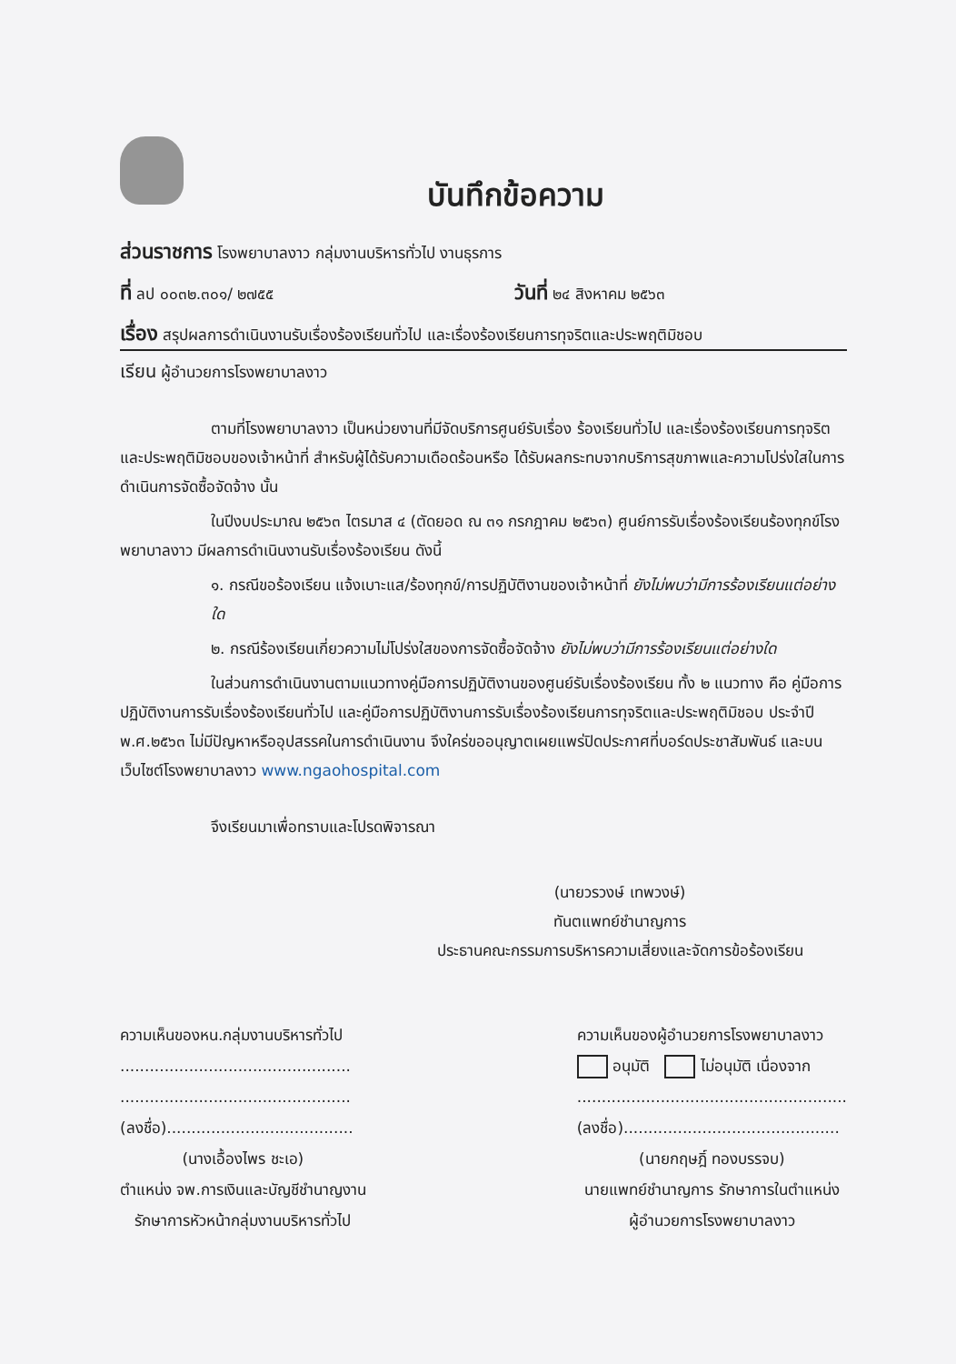บันทึกข้อความ
ส่วนราชการ โรงพยาบาลงาว กลุ่มงานบริหารทั่วไป งานธุรการ
ที่ ลป ๐๐๓๒.๓๐๑/ ๒๗๕๕
วันที่ ๒๔ สิงหาคม ๒๕๖๓
เรื่อง สรุปผลการดำเนินงานรับเรื่องร้องเรียนทั่วไป และเรื่องร้องเรียนการทุจริตและประพฤติมิชอบ
เรียน ผู้อำนวยการโรงพยาบาลงาว
ตามที่โรงพยาบาลงาว เป็นหน่วยงานที่มีจัดบริการศูนย์รับเรื่อง ร้องเรียนทั่วไป และเรื่องร้องเรียนการทุจริตและประพฤติมิชอบของเจ้าหน้าที่ สำหรับผู้ได้รับความเดือดร้อนหรือ ได้รับผลกระทบจากบริการสุขภาพและความโปร่งใสในการดำเนินการจัดซื้อจัดจ้าง นั้น
ในปีงบประมาณ ๒๕๖๓ ไตรมาส ๔ (ตัดยอด ณ ๓๑ กรกฎาคม ๒๕๖๓) ศูนย์การรับเรื่องร้องเรียนร้องทุกข์โรงพยาบาลงาว มีผลการดำเนินงานรับเรื่องร้องเรียน ดังนี้
๑. กรณีขอร้องเรียน แจ้งเบาะแส/ร้องทุกข์/การปฏิบัติงานของเจ้าหน้าที่ ยังไม่พบว่ามีการร้องเรียนแต่อย่างใด
๒. กรณีร้องเรียนเกี่ยวความไม่โปร่งใสของการจัดซื้อจัดจ้าง ยังไม่พบว่ามีการร้องเรียนแต่อย่างใด
ในส่วนการดำเนินงานตามแนวทางคู่มือการปฏิบัติงานของศูนย์รับเรื่องร้องเรียน ทั้ง ๒ แนวทาง คือ คู่มือการปฏิบัติงานการรับเรื่องร้องเรียนทั่วไป และคู่มือการปฏิบัติงานการรับเรื่องร้องเรียนการทุจริตและประพฤติมิชอบ ประจำปี พ.ศ.๒๕๖๓ ไม่มีปัญหาหรืออุปสรรคในการดำเนินงาน จึงใคร่ขออนุญาตเผยแพร่ปิดประกาศที่บอร์ดประชาสัมพันธ์ และบนเว็บไซต์โรงพยาบาลงาว www.ngaohospital.com
จึงเรียนมาเพื่อทราบและโปรดพิจารณา
(นายวรวงษ์ เทพวงษ์)
ทันตแพทย์ชำนาญการ
ประธานคณะกรรมการบริหารความเสี่ยงและจัดการข้อร้องเรียน
ความเห็นของหน.กลุ่มงานบริหารทั่วไป
...............................................
...............................................
(ลงชื่อ)......................................
(นางเอื้องไพร ชะเอ)
ตำแหน่ง จพ.การเงินและบัญชีชำนาญงาน
รักษาการหัวหน้ากลุ่มงานบริหารทั่วไป
ความเห็นของผู้อำนวยการโรงพยาบาลงาว
อนุมัติ ไม่อนุมัติ เนื่องจาก
.......................................................
(ลงชื่อ)............................................
(นายกฤษฎิ์ ทองบรรจบ)
นายแพทย์ชำนาญการ รักษาการในตำแหน่ง
ผู้อำนวยการโรงพยาบาลงาว